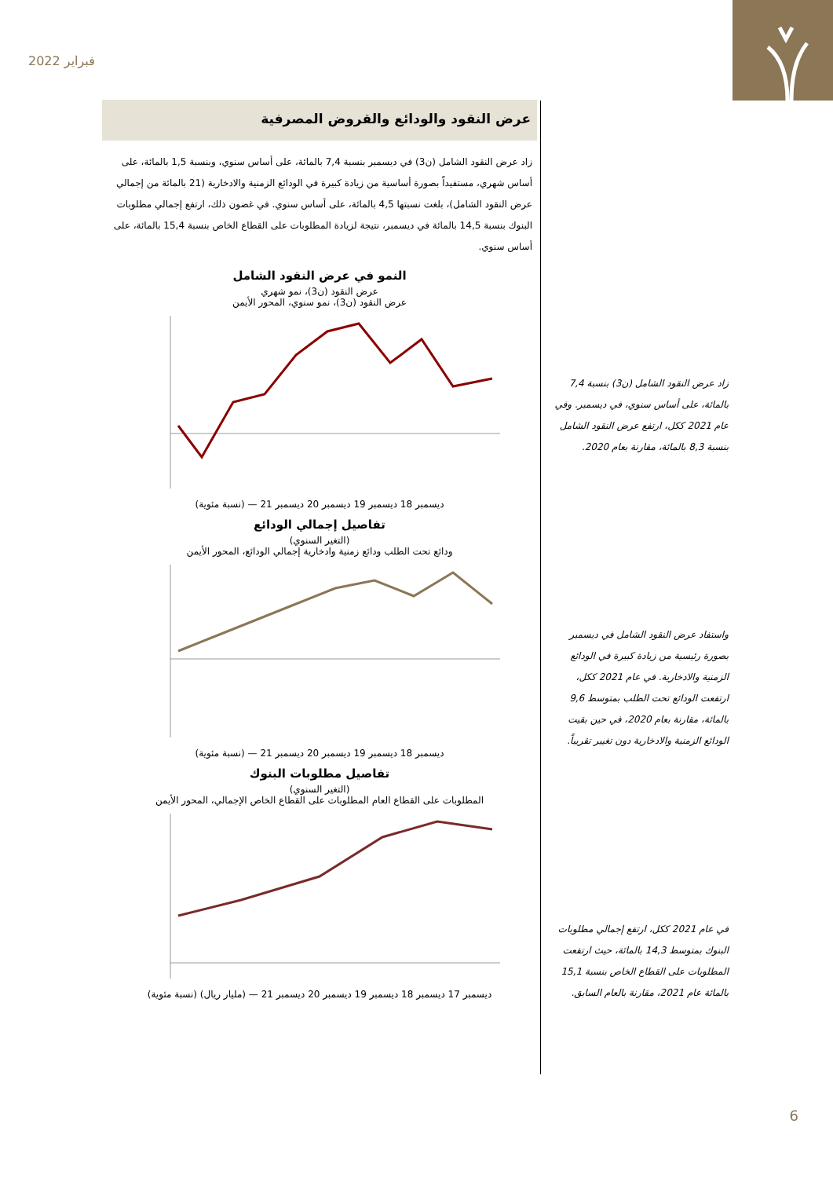فبراير 2022
عرض النقود والودائع والقروض المصرفية
زاد عرض النقود الشامل (ن3) في ديسمبر بنسبة 7,4 بالمائة، على أساس سنوي، وبنسبة 1,5 بالمائة، على أساس شهري، مستفيداً بصورة أساسية من زيادة كبيرة في الودائع الزمنية والادخارية (21 بالمائة من إجمالي عرض النقود الشامل)، بلغت نسبتها 4,5 بالمائة، على أساس سنوي. في غضون ذلك، ارتفع إجمالي مطلوبات البنوك بنسبة 14,5 بالمائة في ديسمبر، نتيجة لزيادة المطلوبات على القطاع الخاص بنسبة 15,4 بالمائة، على أساس سنوي.
النمو في عرض النقود الشامل
عرض النقود (ن3)، نمو شهري
عرض النقود (ن3)، نمو سنوي، المحور الأيمن
ديسمبر 18 ديسمبر 19 ديسمبر 20 ديسمبر 21 — (نسبة مئوية)
تفاصيل إجمالي الودائع
(التغير السنوي)
ودائع تحت الطلب ودائع زمنية وادخارية إجمالي الودائع، المحور الأيمن
ديسمبر 18 ديسمبر 19 ديسمبر 20 ديسمبر 21 — (نسبة مئوية)
تفاصيل مطلوبات البنوك
(التغير السنوي)
المطلوبات على القطاع العام المطلوبات على القطاع الخاص الإجمالي، المحور الأيمن
ديسمبر 17 ديسمبر 18 ديسمبر 19 ديسمبر 20 ديسمبر 21 — (مليار ريال) (نسبة مئوية)
زاد عرض النقود الشامل (ن3) بنسبة 7,4 بالمائة، على أساس سنوي، في ديسمبر. وفي عام 2021 ككل، ارتفع عرض النقود الشامل بنسبة 8,3 بالمائة، مقارنة بعام 2020.
واستفاد عرض النقود الشامل في ديسمبر بصورة رئيسية من زيادة كبيرة في الودائع الزمنية والادخارية. في عام 2021 ككل، ارتفعت الودائع تحت الطلب بمتوسط 9,6 بالمائة، مقارنة بعام 2020، في حين بقيت الودائع الزمنية والادخارية دون تغيير تقريباً.
في عام 2021 ككل، ارتفع إجمالي مطلوبات البنوك بمتوسط 14,3 بالمائة، حيث ارتفعت المطلوبات على القطاع الخاص بنسبة 15,1 بالمائة عام 2021، مقارنة بالعام السابق.
6